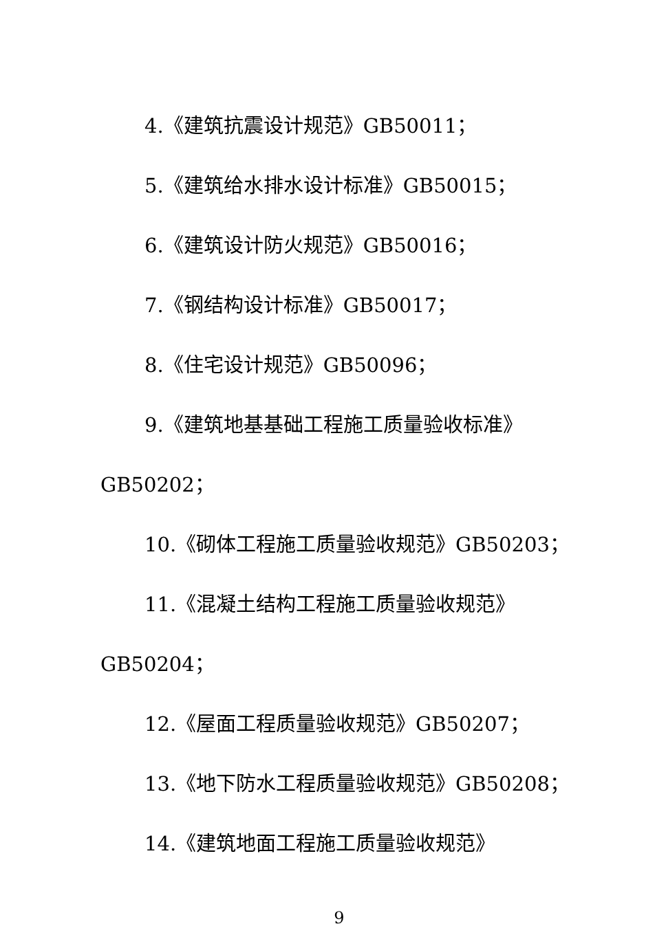4.《建筑抗震设计规范》GB50011；
5.《建筑给水排水设计标准》GB50015；
6.《建筑设计防火规范》GB50016；
7.《钢结构设计标准》GB50017；
8.《住宅设计规范》GB50096；
9.《建筑地基基础工程施工质量验收标准》
GB50202；
10.《砌体工程施工质量验收规范》GB50203；
11.《混凝土结构工程施工质量验收规范》
GB50204；
12.《屋面工程质量验收规范》GB50207；
13.《地下防水工程质量验收规范》GB50208；
14.《建筑地面工程施工质量验收规范》
9